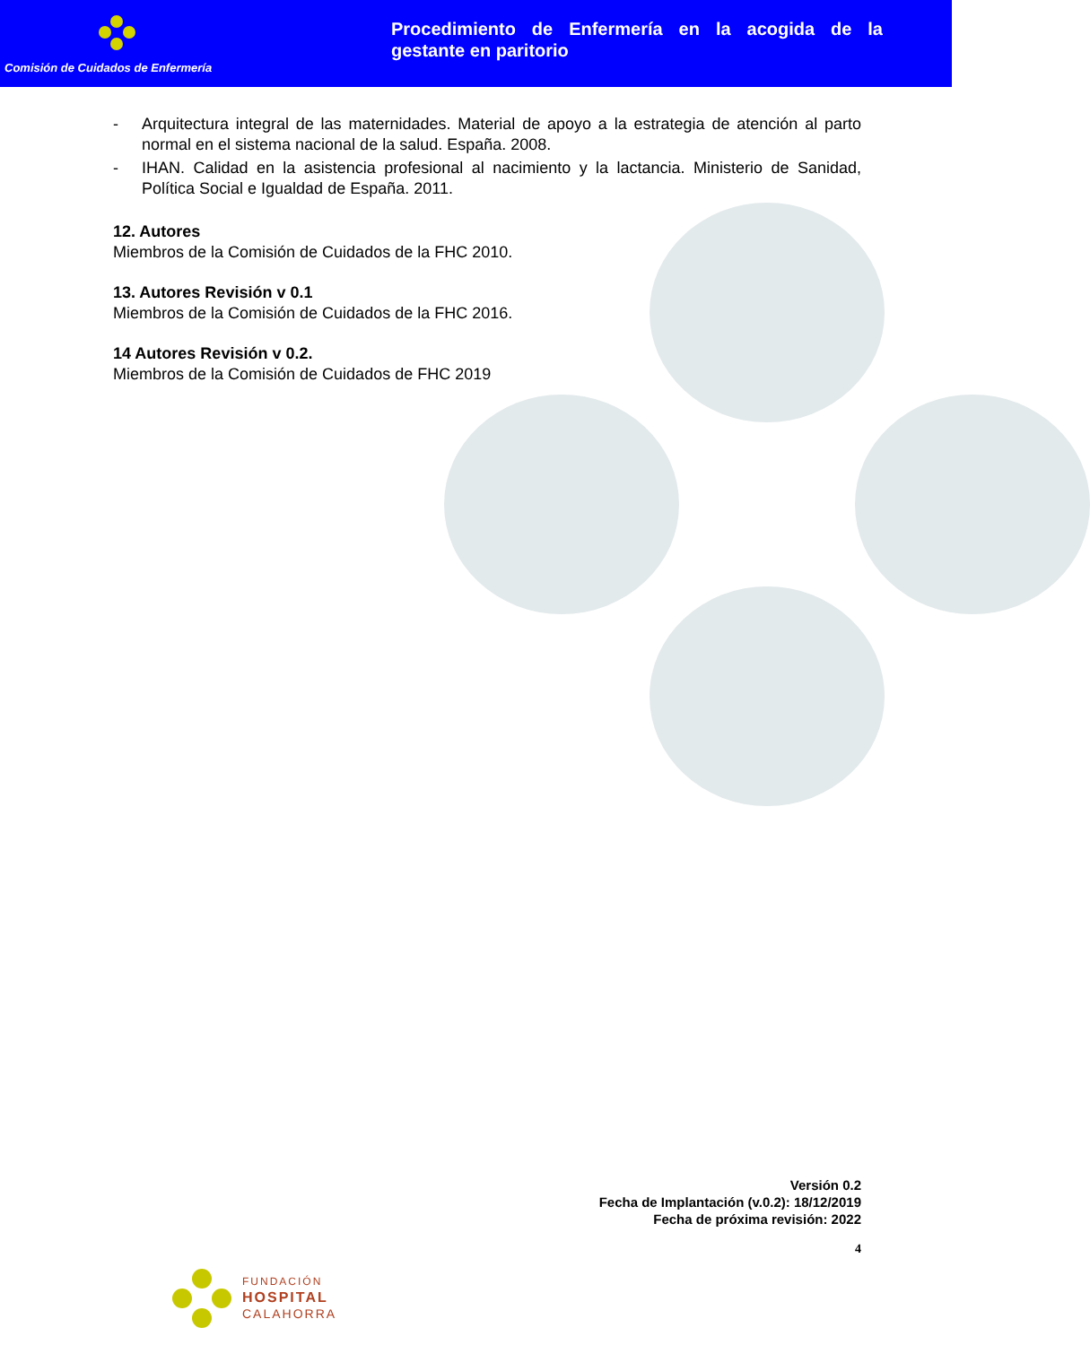Comisión de Cuidados de Enfermería
Procedimiento de Enfermería en la acogida de la gestante en paritorio
- Arquitectura integral de las maternidades. Material de apoyo a la estrategia de atención al parto normal en el sistema nacional de la salud. España. 2008.
- IHAN. Calidad en la asistencia profesional al nacimiento y la lactancia. Ministerio de Sanidad, Política Social e Igualdad de España. 2011.
12. Autores
Miembros de la Comisión de Cuidados de la FHC 2010.
13. Autores Revisión v 0.1
Miembros de la Comisión de Cuidados de la FHC 2016.
14 Autores Revisión v 0.2.
Miembros de la Comisión de Cuidados de FHC 2019
Versión 0.2
Fecha de Implantación (v.0.2): 18/12/2019
Fecha de próxima revisión: 2022
4
FUNDACIÓN
HOSPITAL
CALAHORRA